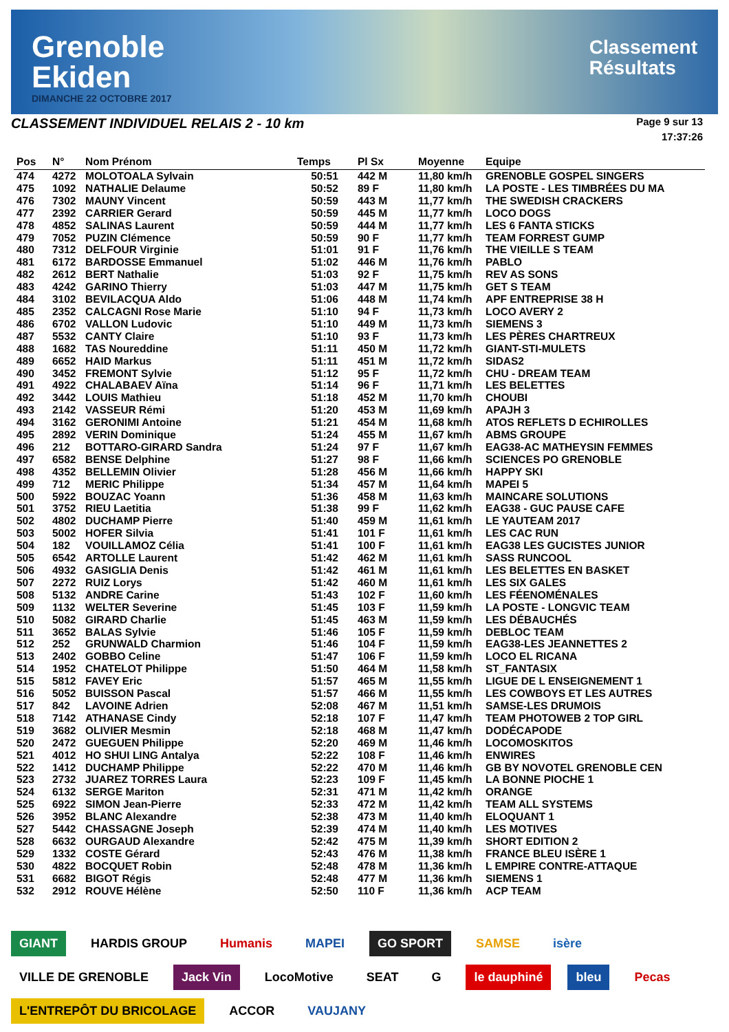Grenoble
Ekiden
DIMANCHE 22 OCTOBRE 2017
Classement
Résultats
CLASSEMENT INDIVIDUEL RELAIS 2 - 10 km
Page 9 sur 13
17:37:26
| Pos | N° | Nom Prénom | Temps | Pl Sx | Moyenne | Equipe |
| --- | --- | --- | --- | --- | --- | --- |
| 474 | 4272 | MOLOTOALA Sylvain | 50:51 | 442 M | 11,80 km/h | GRENOBLE GOSPEL SINGERS |
| 475 | 1092 | NATHALIE Delaume | 50:52 | 89 F | 11,80 km/h | LA POSTE - LES TIMBRÉES DU MA |
| 476 | 7302 | MAUNY Vincent | 50:59 | 443 M | 11,77 km/h | THE SWEDISH CRACKERS |
| 477 | 2392 | CARRIER Gerard | 50:59 | 445 M | 11,77 km/h | LOCO DOGS |
| 478 | 4852 | SALINAS Laurent | 50:59 | 444 M | 11,77 km/h | LES 6 FANTA STICKS |
| 479 | 7052 | PUZIN Clémence | 50:59 | 90 F | 11,77 km/h | TEAM FORREST GUMP |
| 480 | 7312 | DELFOUR Virginie | 51:01 | 91 F | 11,76 km/h | THE VIEILLE S TEAM |
| 481 | 6172 | BARDOSSE Emmanuel | 51:02 | 446 M | 11,76 km/h | PABLO |
| 482 | 2612 | BERT Nathalie | 51:03 | 92 F | 11,75 km/h | REV AS SONS |
| 483 | 4242 | GARINO Thierry | 51:03 | 447 M | 11,75 km/h | GET S TEAM |
| 484 | 3102 | BEVILACQUA Aldo | 51:06 | 448 M | 11,74 km/h | APF ENTREPRISE 38 H |
| 485 | 2352 | CALCAGNI Rose Marie | 51:10 | 94 F | 11,73 km/h | LOCO AVERY 2 |
| 486 | 6702 | VALLON Ludovic | 51:10 | 449 M | 11,73 km/h | SIEMENS 3 |
| 487 | 5532 | CANTY Claire | 51:10 | 93 F | 11,73 km/h | LES PÈRES CHARTREUX |
| 488 | 1682 | TAS Noureddine | 51:11 | 450 M | 11,72 km/h | GIANT-STI-MULETS |
| 489 | 6652 | HAID Markus | 51:11 | 451 M | 11,72 km/h | SIDAS2 |
| 490 | 3452 | FREMONT Sylvie | 51:12 | 95 F | 11,72 km/h | CHU - DREAM TEAM |
| 491 | 4922 | CHALABAEV Aïna | 51:14 | 96 F | 11,71 km/h | LES BELETTES |
| 492 | 3442 | LOUIS Mathieu | 51:18 | 452 M | 11,70 km/h | CHOUBI |
| 493 | 2142 | VASSEUR Rémi | 51:20 | 453 M | 11,69 km/h | APAJH 3 |
| 494 | 3162 | GERONIMI Antoine | 51:21 | 454 M | 11,68 km/h | ATOS REFLETS D ECHIROLLES |
| 495 | 2892 | VERIN Dominique | 51:24 | 455 M | 11,67 km/h | ABMS GROUPE |
| 496 | 212 | BOTTARO-GIRARD Sandra | 51:24 | 97 F | 11,67 km/h | EAG38-AC MATHEYSIN FEMMES |
| 497 | 6582 | BENSE Delphine | 51:27 | 98 F | 11,66 km/h | SCIENCES PO GRENOBLE |
| 498 | 4352 | BELLEMIN Olivier | 51:28 | 456 M | 11,66 km/h | HAPPY SKI |
| 499 | 712 | MERIC Philippe | 51:34 | 457 M | 11,64 km/h | MAPEI 5 |
| 500 | 5922 | BOUZAC Yoann | 51:36 | 458 M | 11,63 km/h | MAINCARE SOLUTIONS |
| 501 | 3752 | RIEU Laetitia | 51:38 | 99 F | 11,62 km/h | EAG38 - GUC PAUSE CAFE |
| 502 | 4802 | DUCHAMP Pierre | 51:40 | 459 M | 11,61 km/h | LE YAUTEAM 2017 |
| 503 | 5002 | HOFER Silvia | 51:41 | 101 F | 11,61 km/h | LES CAC RUN |
| 504 | 182 | VOUILLAMOZ Célia | 51:41 | 100 F | 11,61 km/h | EAG38 LES GUCISTES JUNIOR |
| 505 | 6542 | ARTOLLE Laurent | 51:42 | 462 M | 11,61 km/h | SASS RUNCOOL |
| 506 | 4932 | GASIGLIA Denis | 51:42 | 461 M | 11,61 km/h | LES BELETTES EN BASKET |
| 507 | 2272 | RUIZ Lorys | 51:42 | 460 M | 11,61 km/h | LES SIX GALES |
| 508 | 5132 | ANDRE Carine | 51:43 | 102 F | 11,60 km/h | LES FÉENOMÉNALES |
| 509 | 1132 | WELTER Severine | 51:45 | 103 F | 11,59 km/h | LA POSTE - LONGVIC TEAM |
| 510 | 5082 | GIRARD Charlie | 51:45 | 463 M | 11,59 km/h | LES DÉBAUCHÉS |
| 511 | 3652 | BALAS Sylvie | 51:46 | 105 F | 11,59 km/h | DEBLOC TEAM |
| 512 | 252 | GRUNWALD Charmion | 51:46 | 104 F | 11,59 km/h | EAG38-LES JEANNETTES 2 |
| 513 | 2402 | GOBBO Celine | 51:47 | 106 F | 11,59 km/h | LOCO EL RICANA |
| 514 | 1952 | CHATELOT Philippe | 51:50 | 464 M | 11,58 km/h | ST_FANTASIX |
| 515 | 5812 | FAVEY Eric | 51:57 | 465 M | 11,55 km/h | LIGUE DE L ENSEIGNEMENT 1 |
| 516 | 5052 | BUISSON Pascal | 51:57 | 466 M | 11,55 km/h | LES COWBOYS ET LES AUTRES |
| 517 | 842 | LAVOINE Adrien | 52:08 | 467 M | 11,51 km/h | SAMSE-LES DRUMOIS |
| 518 | 7142 | ATHANASE Cindy | 52:18 | 107 F | 11,47 km/h | TEAM PHOTOWEB 2 TOP GIRL |
| 519 | 3682 | OLIVIER Mesmin | 52:18 | 468 M | 11,47 km/h | DODÉCAPODE |
| 520 | 2472 | GUEGUEN Philippe | 52:20 | 469 M | 11,46 km/h | LOCOMOSKITOS |
| 521 | 4012 | HO SHUI LING Antalya | 52:22 | 108 F | 11,46 km/h | ENWIRES |
| 522 | 1412 | DUCHAMP Philippe | 52:22 | 470 M | 11,46 km/h | GB BY NOVOTEL GRENOBLE CEN |
| 523 | 2732 | JUAREZ TORRES Laura | 52:23 | 109 F | 11,45 km/h | LA BONNE PIOCHE 1 |
| 524 | 6132 | SERGE Mariton | 52:31 | 471 M | 11,42 km/h | ORANGE |
| 525 | 6922 | SIMON Jean-Pierre | 52:33 | 472 M | 11,42 km/h | TEAM ALL SYSTEMS |
| 526 | 3952 | BLANC Alexandre | 52:38 | 473 M | 11,40 km/h | ELOQUANT 1 |
| 527 | 5442 | CHASSAGNE Joseph | 52:39 | 474 M | 11,40 km/h | LES MOTIVES |
| 528 | 6632 | OURGAUD Alexandre | 52:42 | 475 M | 11,39 km/h | SHORT EDITION 2 |
| 529 | 1332 | COSTE Gérard | 52:43 | 476 M | 11,38 km/h | FRANCE BLEU ISÈRE 1 |
| 530 | 4822 | BOCQUET Robin | 52:48 | 478 M | 11,36 km/h | L EMPIRE CONTRE-ATTAQUE |
| 531 | 6682 | BIGOT Régis | 52:48 | 477 M | 11,36 km/h | SIEMENS 1 |
| 532 | 2912 | ROUVE Hélène | 52:50 | 110 F | 11,36 km/h | ACP TEAM |
GIANT HARDIS GROUP Humanis MAPEI GO SPORT SAMSE isère VILLE DE GRENOBLE Jack Vin LocoMotive SEAT G le dauphiné bleu Pecas L'ENTREPÔT DU BRICOLAGE ACCOR VAUJANY